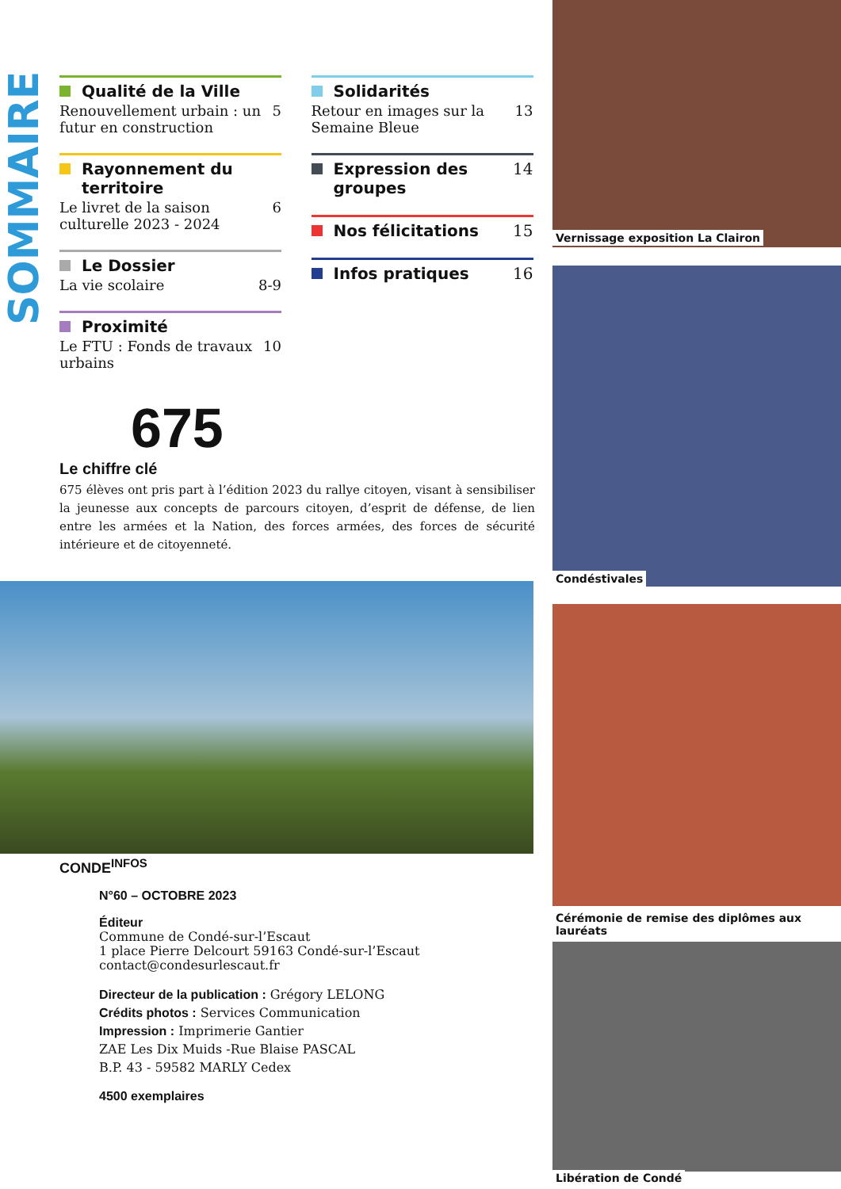SOMMAIRE
Qualité de la Ville
Renouvellement urbain : un futur en construction 5
Rayonnement du territoire
Le livret de la saison culturelle 2023 - 2024 6
Le Dossier
La vie scolaire 8-9
Proximité
Le FTU : Fonds de travaux urbains 10
Solidarités
Retour en images sur la Semaine Bleue 13
Expression des groupes 14
Nos félicitations 15
Infos pratiques 16
675
Le chiffre clé
675 élèves ont pris part à l’édition 2023 du rallye citoyen, visant à sensibiliser la jeunesse aux concepts de parcours citoyen, d’esprit de défense, de lien entre les armées et la Nation, des forces armées, des forces de sécurité intérieure et de citoyenneté.
CONDE<sup>INFOS</sup>
N°60 – OCTOBRE 2023
Éditeur
Commune de Condé-sur-l’Escaut
1 place Pierre Delcourt 59163 Condé-sur-l’Escaut
contact@condesurlescaut.fr
Directeur de la publication : Grégory LELONG
Crédits photos : Services Communication
Impression : Imprimerie Gantier
ZAE Les Dix Muids -Rue Blaise PASCAL
B.P. 43 - 59582 MARLY Cedex
4500 exemplaires
Vernissage exposition La Clairon
Condéstivales
Cérémonie de remise des diplômes aux lauréats
Libération de Condé